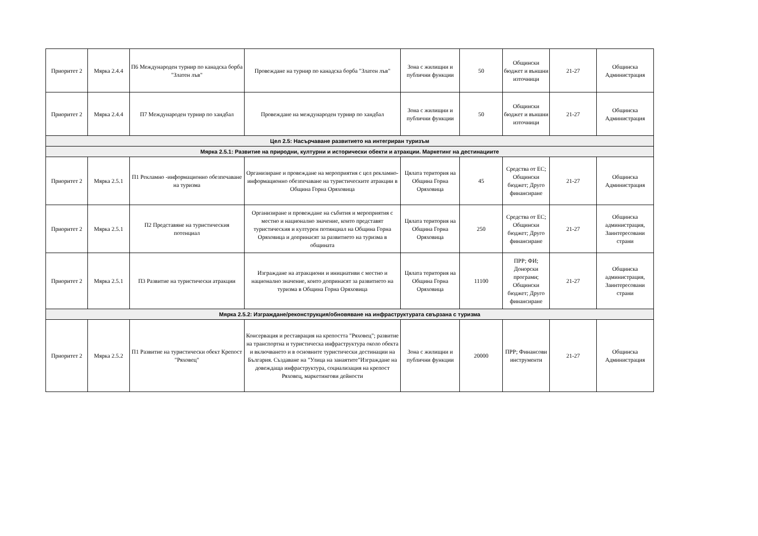| Приоритет 2 | Мярка 2.4.4 | П6 Международен турнир по канадска борба "Златен лъв" | Провеждане на турнир по канадска борба "Златен лъв" | Зона с жилищни и публични функции | 50 | Общински бюджет и външни източници | 21-27 | Общинска Администрация |
| Приоритет 2 | Мярка 2.4.4 | П7 Международен турнир по хандбал | Провеждане на международен турнир по хандбал | Зона с жилищни и публични функции | 50 | Общински бюджет и външни източници | 21-27 | Общинска Администрация |
| Цел 2.5: Насърчаване развитието на интегриран туризъм | | | | | | | | |
| Мярка 2.5.1: Развитие на природни, културни и исторически обекти и атракции. Маркетинг на дестинациите | | | | | | | | |
| Приоритет 2 | Мярка 2.5.1 | П1 Рекламно -информационно обезпечаване на туризма | Организиране и провеждане на мероприятия с цел рекламно-информационно обезпечаване на туристическите атракции в Община Горна Оряховица | Цялата територия на Община Горна Оряховица | 45 | Средства от ЕС; Общински бюджет; Друго финансиране | 21-27 | Общинска Администрация |
| Приоритет 2 | Мярка 2.5.1 | П2 Представяне на туристическия потенциал | Организиране и провеждане на събития и мероприятия с местно и национално значение, които представят туристическия и културен потинциал на Община Горна Оряховица и допринасят за развитието на туризма в общината | Цялата територия на Община Горна Оряховица | 250 | Средства от ЕС; Общински бюджет; Друго финансиране | 21-27 | Общинска администрация, Заинтересовани страни |
| Приоритет 2 | Мярка 2.5.1 | П3 Развитие на туристически атракции | Изграждане на атракциони и инициативи с местно и национално значение, които допринасят за развитието на туризма в Община Горна Оряховица | Цялата територия на Община Горна Оряховица | 11100 | ПРР; ФИ; Донорски програми; Общински бюджет; Друго финансиране | 21-27 | Общинска администрация, Заинтересовани страни |
| Мярка 2.5.2: Изграждане/реконструкция/обновяване на инфраструктурата свързана с туризма | | | | | | | | |
| Приоритет 2 | Мярка 2.5.2 | П1 Развитие на туристически обект Крепост "Ряховец" | Консервация и реставрация на крепостта "Ряховец"; развитие на транспортна и туристическа инфраструктура около обекта и включването и в основните туристически дестинации на България. Създаване на "Улица на занаятите"Изграждане на довеждаща инфраструктура, социализация на крепост Ряховец, маркетингови дейности | Зона с жилищни и публични функции | 20000 | ПРР; Финансови инструменти | 21-27 | Общинска Администрация |